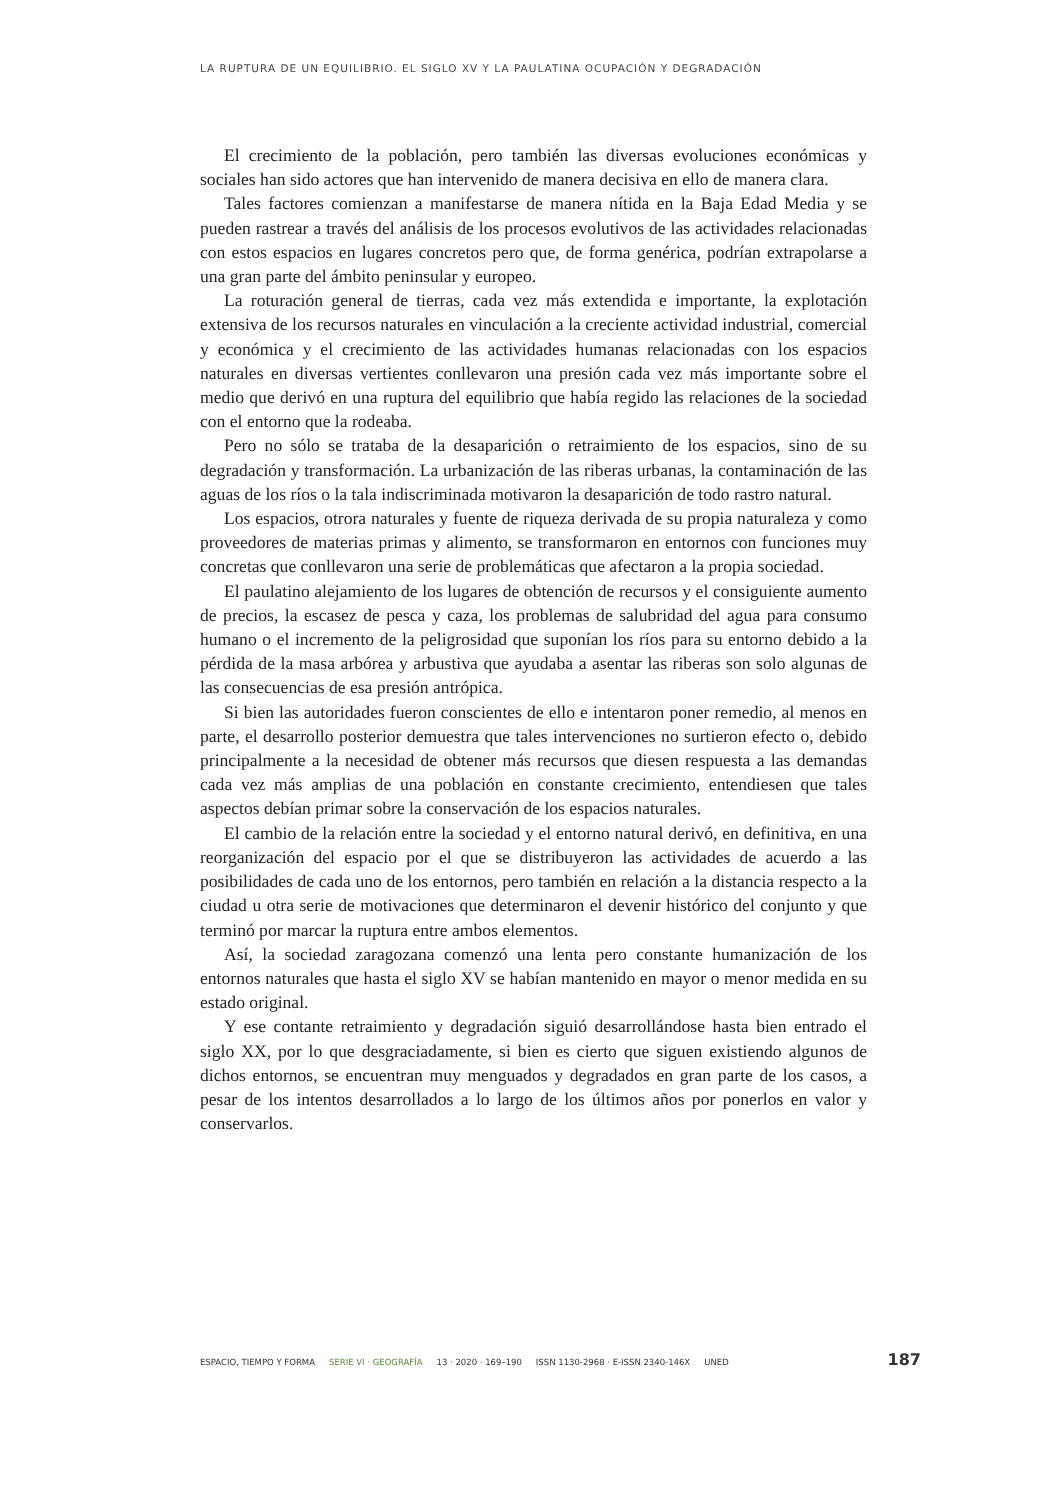LA RUPTURA DE UN EQUILIBRIO. EL SIGLO XV Y LA PAULATINA OCUPACIÓN Y DEGRADACIÓN
El crecimiento de la población, pero también las diversas evoluciones económicas y sociales han sido actores que han intervenido de manera decisiva en ello de manera clara.
Tales factores comienzan a manifestarse de manera nítida en la Baja Edad Media y se pueden rastrear a través del análisis de los procesos evolutivos de las actividades relacionadas con estos espacios en lugares concretos pero que, de forma genérica, podrían extrapolarse a una gran parte del ámbito peninsular y europeo.
La roturación general de tierras, cada vez más extendida e importante, la explotación extensiva de los recursos naturales en vinculación a la creciente actividad industrial, comercial y económica y el crecimiento de las actividades humanas relacionadas con los espacios naturales en diversas vertientes conllevaron una presión cada vez más importante sobre el medio que derivó en una ruptura del equilibrio que había regido las relaciones de la sociedad con el entorno que la rodeaba.
Pero no sólo se trataba de la desaparición o retraimiento de los espacios, sino de su degradación y transformación. La urbanización de las riberas urbanas, la contaminación de las aguas de los ríos o la tala indiscriminada motivaron la desaparición de todo rastro natural.
Los espacios, otrora naturales y fuente de riqueza derivada de su propia naturaleza y como proveedores de materias primas y alimento, se transformaron en entornos con funciones muy concretas que conllevaron una serie de problemáticas que afectaron a la propia sociedad.
El paulatino alejamiento de los lugares de obtención de recursos y el consiguiente aumento de precios, la escasez de pesca y caza, los problemas de salubridad del agua para consumo humano o el incremento de la peligrosidad que suponían los ríos para su entorno debido a la pérdida de la masa arbórea y arbustiva que ayudaba a asentar las riberas son solo algunas de las consecuencias de esa presión antrópica.
Si bien las autoridades fueron conscientes de ello e intentaron poner remedio, al menos en parte, el desarrollo posterior demuestra que tales intervenciones no surtieron efecto o, debido principalmente a la necesidad de obtener más recursos que diesen respuesta a las demandas cada vez más amplias de una población en constante crecimiento, entendiesen que tales aspectos debían primar sobre la conservación de los espacios naturales.
El cambio de la relación entre la sociedad y el entorno natural derivó, en definitiva, en una reorganización del espacio por el que se distribuyeron las actividades de acuerdo a las posibilidades de cada uno de los entornos, pero también en relación a la distancia respecto a la ciudad u otra serie de motivaciones que determinaron el devenir histórico del conjunto y que terminó por marcar la ruptura entre ambos elementos.
Así, la sociedad zaragozana comenzó una lenta pero constante humanización de los entornos naturales que hasta el siglo XV se habían mantenido en mayor o menor medida en su estado original.
Y ese contante retraimiento y degradación siguió desarrollándose hasta bien entrado el siglo XX, por lo que desgraciadamente, si bien es cierto que siguen existiendo algunos de dichos entornos, se encuentran muy menguados y degradados en gran parte de los casos, a pesar de los intentos desarrollados a lo largo de los últimos años por ponerlos en valor y conservarlos.
ESPACIO, TIEMPO Y FORMA SERIE VI · GEOGRAFÍA 13 · 2020 · 169–190 ISSN 1130-2968 · E-ISSN 2340-146X UNED 187